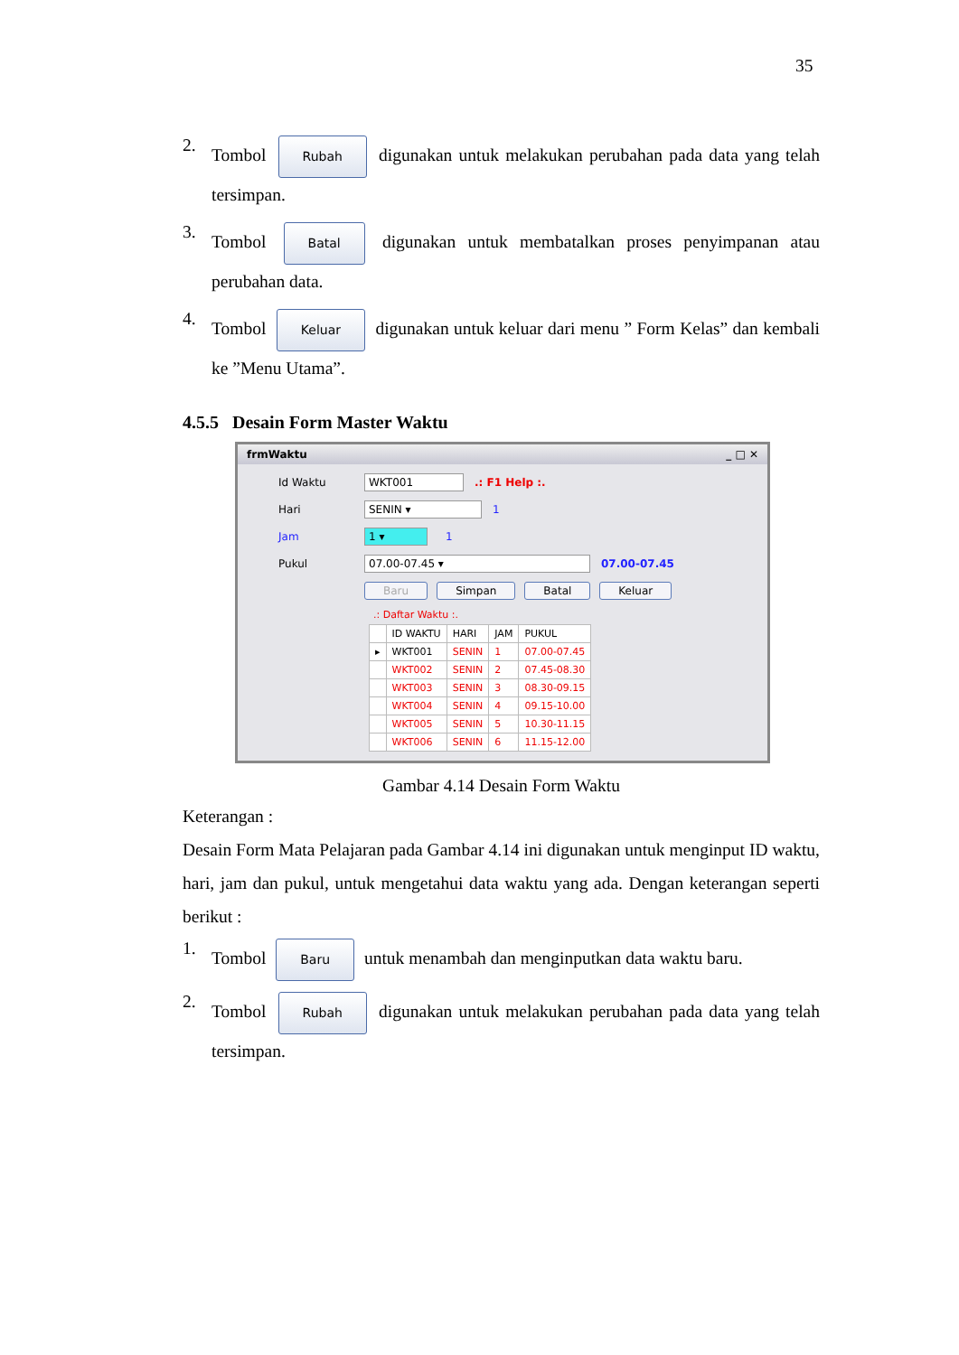35
2.
Tombol Rubah digunakan untuk melakukan perubahan pada data yang telah tersimpan.
3.
Tombol Batal digunakan untuk membatalkan proses penyimpanan atau perubahan data.
4.
Tombol Keluar digunakan untuk keluar dari menu ” Form Kelas” dan kembali ke ”Menu Utama”.
4.5.5 Desain Form Master Waktu
frmWaktu _ □ ✕
Id Waktu WKT001.: F1 Help :.
Hari SENIN ▾ 1
Jam 1 ▾ 1
Pukul 07.00-07.45 ▾ 07.00-07.45
Baru Simpan Batal Keluar
.: Daftar Waktu :.
| | ID WAKTU | HARI | JAM | PUKUL |
| --- | --- | --- | --- | --- |
| ▸ | WKT001 | SENIN | 1 | 07.00-07.45 |
| | WKT002 | SENIN | 2 | 07.45-08.30 |
| | WKT003 | SENIN | 3 | 08.30-09.15 |
| | WKT004 | SENIN | 4 | 09.15-10.00 |
| | WKT005 | SENIN | 5 | 10.30-11.15 |
| | WKT006 | SENIN | 6 | 11.15-12.00 |
Gambar 4.14 Desain Form Waktu
Keterangan :
Desain Form Mata Pelajaran pada Gambar 4.14 ini digunakan untuk menginput ID waktu, hari, jam dan pukul, untuk mengetahui data waktu yang ada. Dengan keterangan seperti berikut :
1.
Tombol Baru untuk menambah dan menginputkan data waktu baru.
2.
Tombol Rubah digunakan untuk melakukan perubahan pada data yang telah tersimpan.